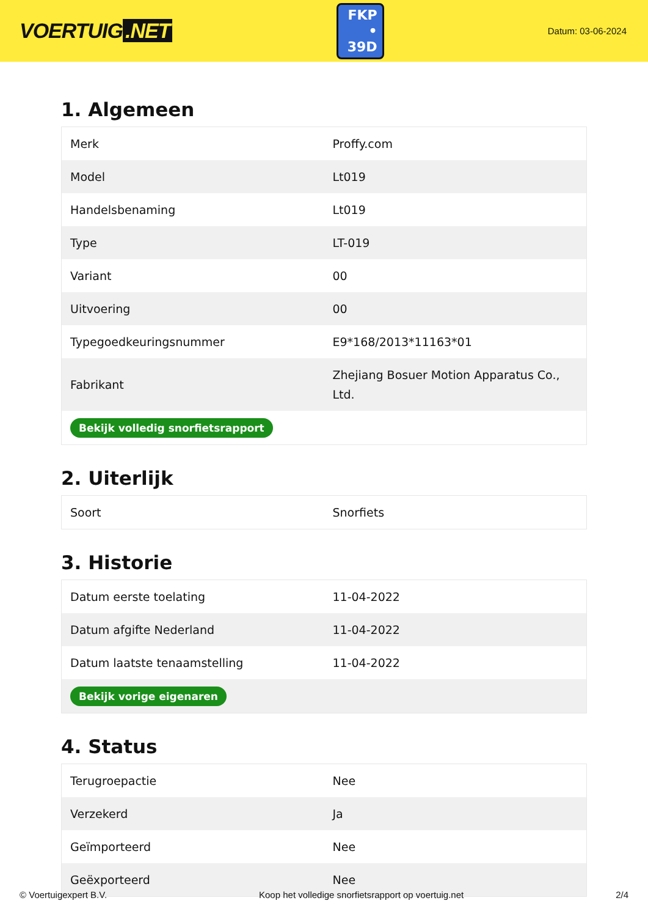VOERTUIG.NET
FKP
• 39D
Datum: 03-06-2024
1. Algemeen
| Merk | Proffy.com |
| Model | Lt019 |
| Handelsbenaming | Lt019 |
| Type | LT-019 |
| Variant | 00 |
| Uitvoering | 00 |
| Typegoedkeuringsnummer | E9*168/2013*11163*01 |
| Fabrikant | Zhejiang Bosuer Motion Apparatus Co., Ltd. |
| Bekijk volledig snorfietsrapport | |
2. Uiterlijk
| Soort | Snorfiets |
3. Historie
| Datum eerste toelating | 11-04-2022 |
| Datum afgifte Nederland | 11-04-2022 |
| Datum laatste tenaamstelling | 11-04-2022 |
| Bekijk vorige eigenaren | |
4. Status
| Terugroepactie | Nee |
| Verzekerd | Ja |
| Geïmporteerd | Nee |
| Geëxporteerd | Nee |
© Voertuigexpert B.V. Koop het volledige snorfietsrapport op voertuig.net 2/4